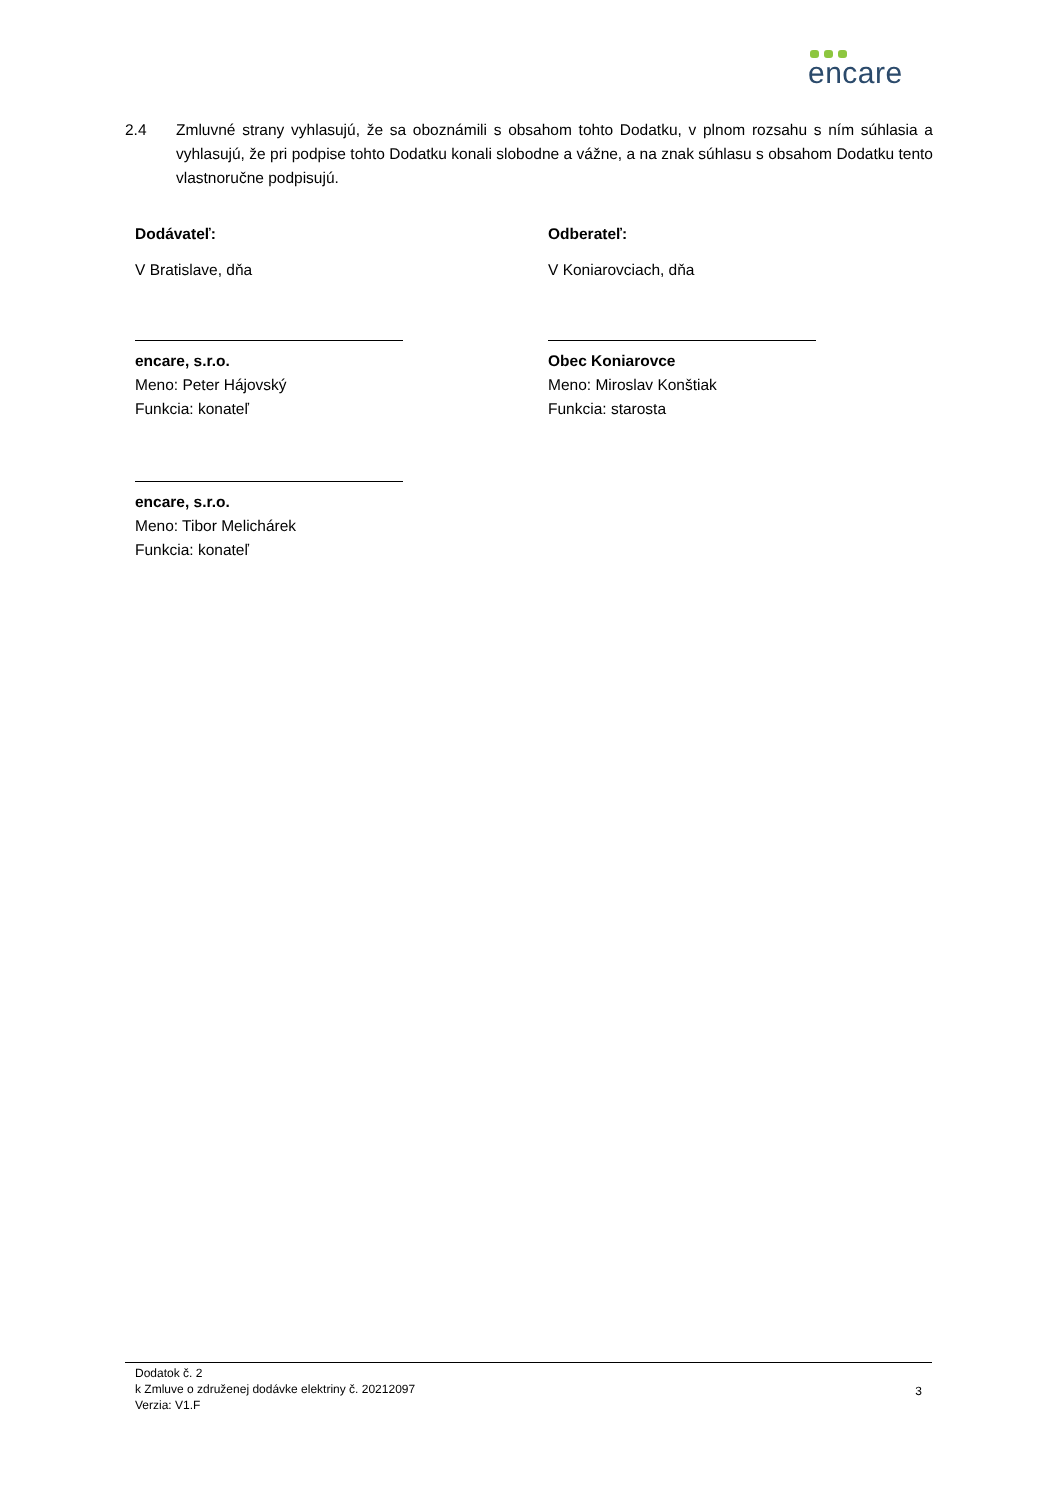encare
2.4 Zmluvné strany vyhlasujú, že sa oboznámili s obsahom tohto Dodatku, v plnom rozsahu s ním súhlasia a vyhlasujú, že pri podpise tohto Dodatku konali slobodne a vážne, a na znak súhlasu s obsahom Dodatku tento vlastnoručne podpisujú.
Dodávateľ:
V Bratislave, dňa
encare, s.r.o.
Meno: Peter Hájovský
Funkcia: konateľ
encare, s.r.o.
Meno: Tibor Melichárek
Funkcia: konateľ
Odberateľ:
V Koniarovciach, dňa
Obec Koniarovce
Meno: Miroslav Konštiak
Funkcia: starosta
Dodatok č. 2
k Zmluve o združenej dodávke elektriny č. 20212097
Verzia: V1.F
3